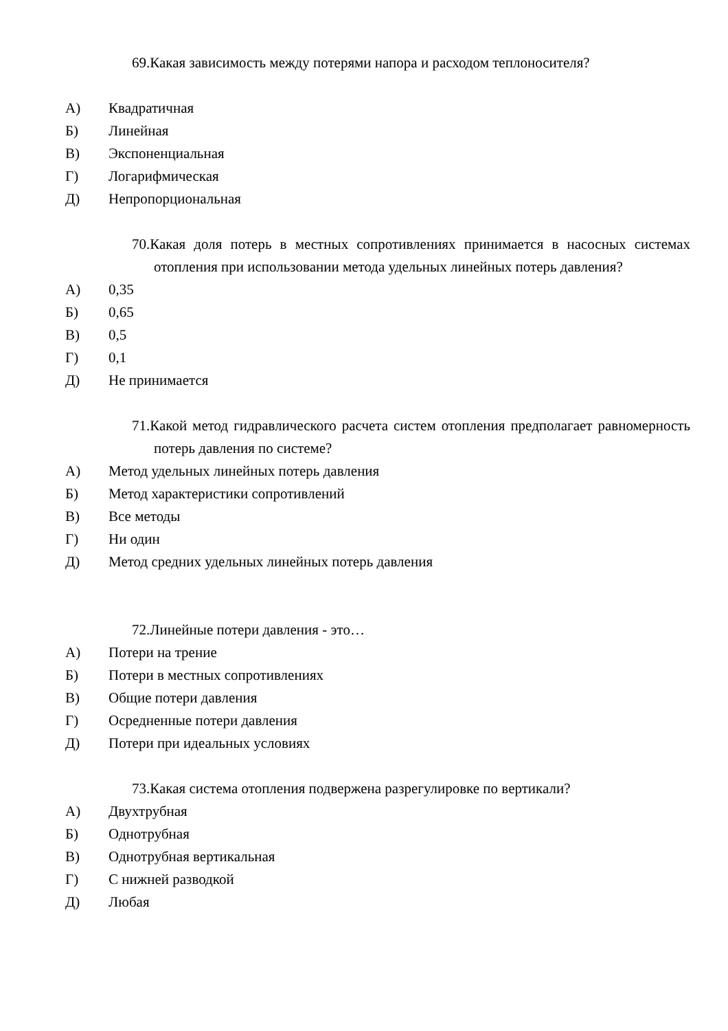69.Какая зависимость между потерями напора и расходом теплоносителя?
А) Квадратичная
Б) Линейная
В) Экспоненциальная
Г) Логарифмическая
Д) Непропорциональная
70.Какая доля потерь в местных сопротивлениях принимается в насосных системах отопления при использовании метода удельных линейных потерь давления?
А) 0,35
Б) 0,65
В) 0,5
Г) 0,1
Д) Не принимается
71.Какой метод гидравлического расчета систем отопления предполагает равномерность потерь давления по системе?
А) Метод удельных линейных потерь давления
Б) Метод характеристики сопротивлений
В) Все методы
Г) Ни один
Д) Метод средних удельных линейных потерь давления
72.Линейные потери давления - это…
А) Потери на трение
Б) Потери в местных сопротивлениях
В) Общие потери давления
Г) Осредненные потери давления
Д) Потери при идеальных условиях
73.Какая система отопления подвержена разрегулировке по вертикали?
А) Двухтрубная
Б) Однотрубная
В) Однотрубная вертикальная
Г) С нижней разводкой
Д) Любая